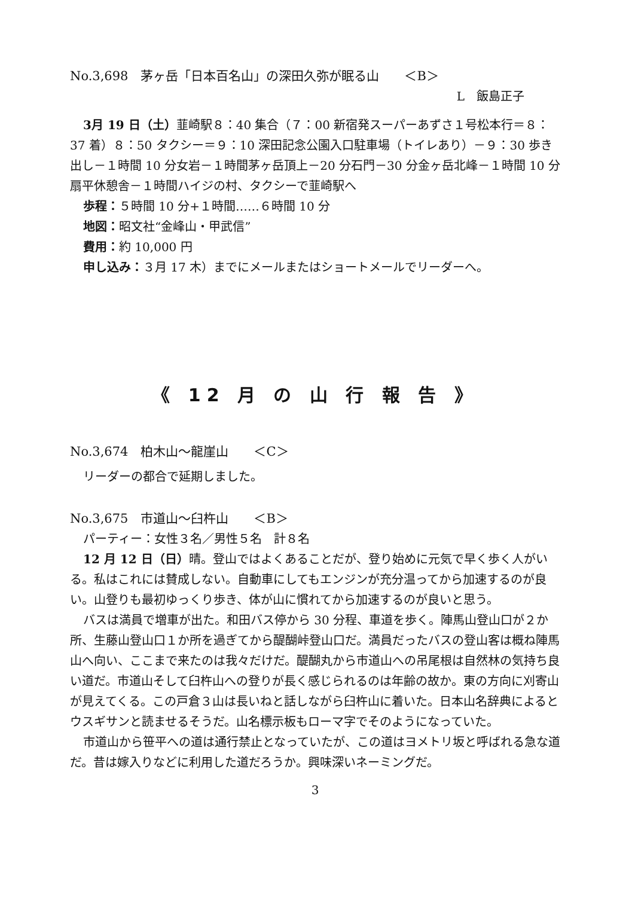No.3,698　茅ヶ岳「日本百名山」の深田久弥が眠る山　　＜B＞
L　飯島正子
3月 19 日（土）韮崎駅８：40 集合（７：00 新宿発スーパーあずさ１号松本行＝８：37 着）８：50 タクシー＝９：10 深田記念公園入口駐車場（トイレあり）－９：30 歩き出し－１時間 10 分女岩－１時間茅ヶ岳頂上－20 分石門－30 分金ヶ岳北峰－１時間 10 分扇平休憩舎－１時間ハイジの村、タクシーで韮崎駅へ
歩程：５時間 10 分+１時間‥‥‥６時間 10 分
地図：昭文社“金峰山・甲武信”
費用：約 10,000 円
申し込み：３月 17 木）までにメールまたはショートメールでリーダーへ。
《 12 月 の 山 行 報 告 》
No.3,674　柏木山～龍崖山　　＜C＞
リーダーの都合で延期しました。
No.3,675　市道山～臼杵山　　＜B＞
パーティー：女性３名／男性５名　計８名
12 月 12 日（日）晴。登山ではよくあることだが、登り始めに元気で早く歩く人がいる。私はこれには賛成しない。自動車にしてもエンジンが充分温ってから加速するのが良い。山登りも最初ゆっくり歩き、体が山に慣れてから加速するのが良いと思う。
バスは満員で増車が出た。和田バス停から 30 分程、車道を歩く。陣馬山登山口が２か所、生藤山登山口１か所を過ぎてから醍醐峠登山口だ。満員だったバスの登山客は概ね陣馬山へ向い、ここまで来たのは我々だけだ。醍醐丸から市道山への吊尾根は自然林の気持ち良い道だ。市道山そして臼杵山への登りが長く感じられるのは年齢の故か。東の方向に刈寄山が見えてくる。この戸倉３山は長いねと話しながら臼杵山に着いた。日本山名辞典によるとウスギサンと読ませるそうだ。山名標示板もローマ字でそのようになっていた。
市道山から笹平への道は通行禁止となっていたが、この道はヨメトリ坂と呼ばれる急な道だ。昔は嫁入りなどに利用した道だろうか。興味深いネーミングだ。
3